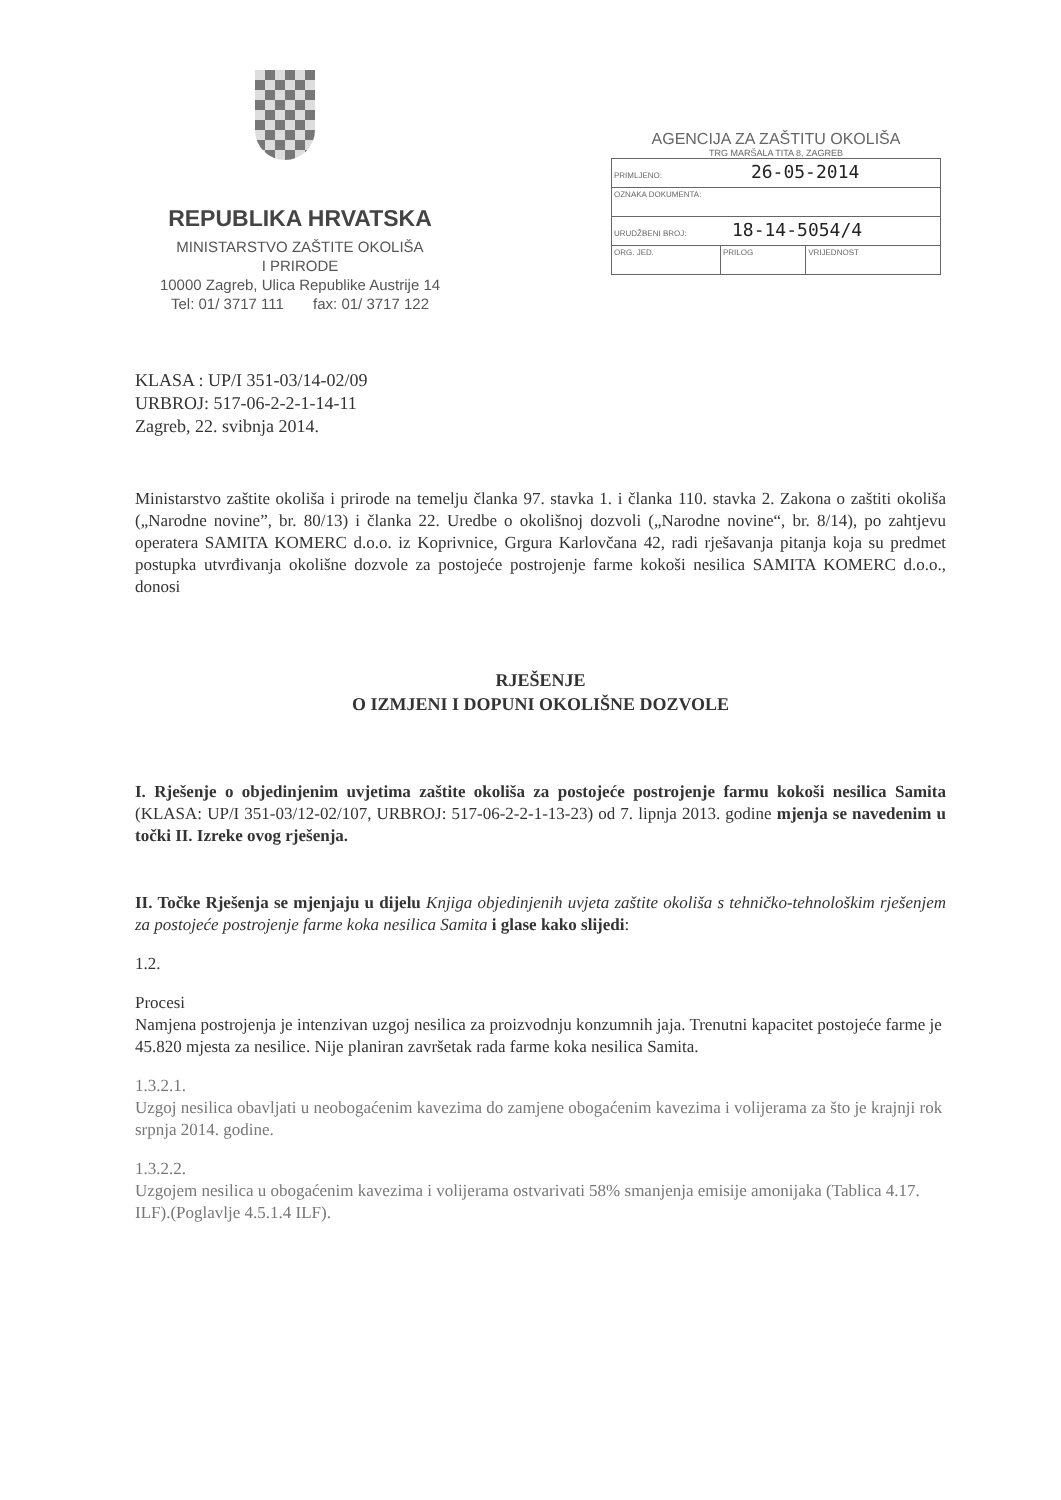REPUBLIKA HRVATSKA
MINISTARSTVO ZAŠTITE OKOLIŠA
I PRIRODE
10000 Zagreb, Ulica Republike Austrije 14
Tel: 01/ 3717 111 fax: 01/ 3717 122
AGENCIJA ZA ZAŠTITU OKOLIŠA
TRG MARŠALA TITA 8, ZAGREB
| PRIMLJENO: 26-05-2014 | | |
| OZNAKA DOKUMENTA: | | |
| URUDŽBENI BROJ: 18-14-5054/4 | | |
| ORG. JED. | PRILOG | VRIJEDNOST |
KLASA : UP/I 351-03/14-02/09
URBROJ: 517-06-2-2-1-14-11
Zagreb, 22. svibnja 2014.
Ministarstvo zaštite okoliša i prirode na temelju članka 97. stavka 1. i članka 110. stavka 2. Zakona o zaštiti okoliša („Narodne novine”, br. 80/13) i članka 22. Uredbe o okolišnoj dozvoli („Narodne novine“, br. 8/14), po zahtjevu operatera SAMITA KOMERC d.o.o. iz Koprivnice, Grgura Karlovčana 42, radi rješavanja pitanja koja su predmet postupka utvrđivanja okolišne dozvole za postojeće postrojenje farme kokoši nesilica SAMITA KOMERC d.o.o., donosi
RJEŠENJE
O IZMJENI I DOPUNI OKOLIŠNE DOZVOLE
I. Rješenje o objedinjenim uvjetima zaštite okoliša za postojeće postrojenje farmu kokoši nesilica Samita (KLASA: UP/I 351-03/12-02/107, URBROJ: 517-06-2-2-1-13-23) od 7. lipnja 2013. godine mjenja se navedenim u točki II. Izreke ovog rješenja.
II. Točke Rješenja se mjenjaju u dijelu Knjiga objedinjenih uvjeta zaštite okoliša s tehničko-tehnološkim rješenjem za postojeće postrojenje farme koka nesilica Samita i glase kako slijedi:
1.2.
Procesi
Namjena postrojenja je intenzivan uzgoj nesilica za proizvodnju konzumnih jaja. Trenutni kapacitet postojeće farme je 45.820 mjesta za nesilice. Nije planiran završetak rada farme koka nesilica Samita.
1.3.2.1.
Uzgoj nesilica obavljati u neobogaćenim kavezima do zamjene obogaćenim kavezima i volijerama za što je krajnji rok srpnja 2014. godine.
1.3.2.2.
Uzgojem nesilica u obogaćenim kavezima i volijerama ostvarivati 58% smanjenja emisije amonijaka (Tablica 4.17. ILF).(Poglavlje 4.5.1.4 ILF).